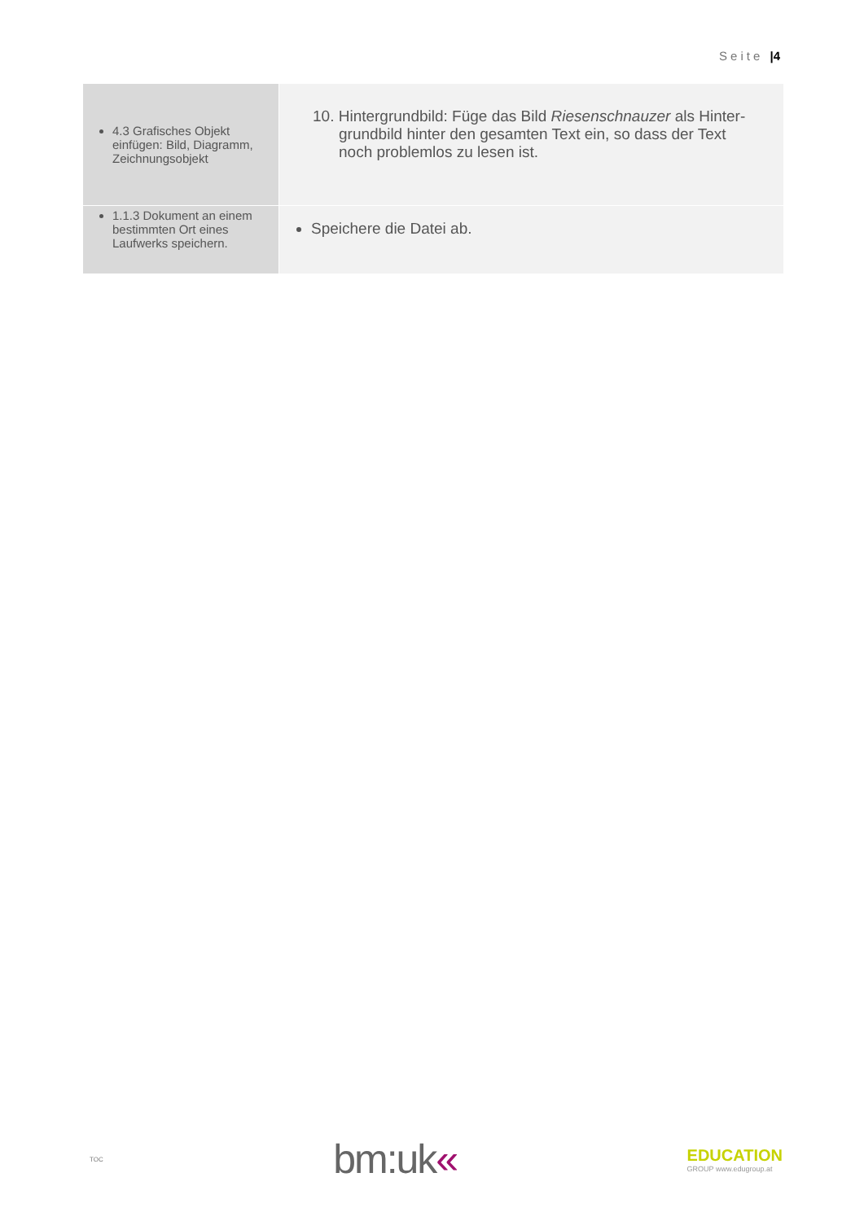Seite |4
| 4.3 Grafisches Objekt einfügen: Bild, Diagramm, Zeichnungsobjekt | 10. Hintergrundbild: Füge das Bild Riesenschnauzer als Hinter- grundbild hinter den gesamten Text ein, so dass der Text noch problemlos zu lesen ist. |
| 1.1.3 Dokument an einem bestimmten Ort eines Laufwerks speichern. | Speichere die Datei ab. |
TOC
bm:uk«
EDUCATION
GROUP www.edugroup.at